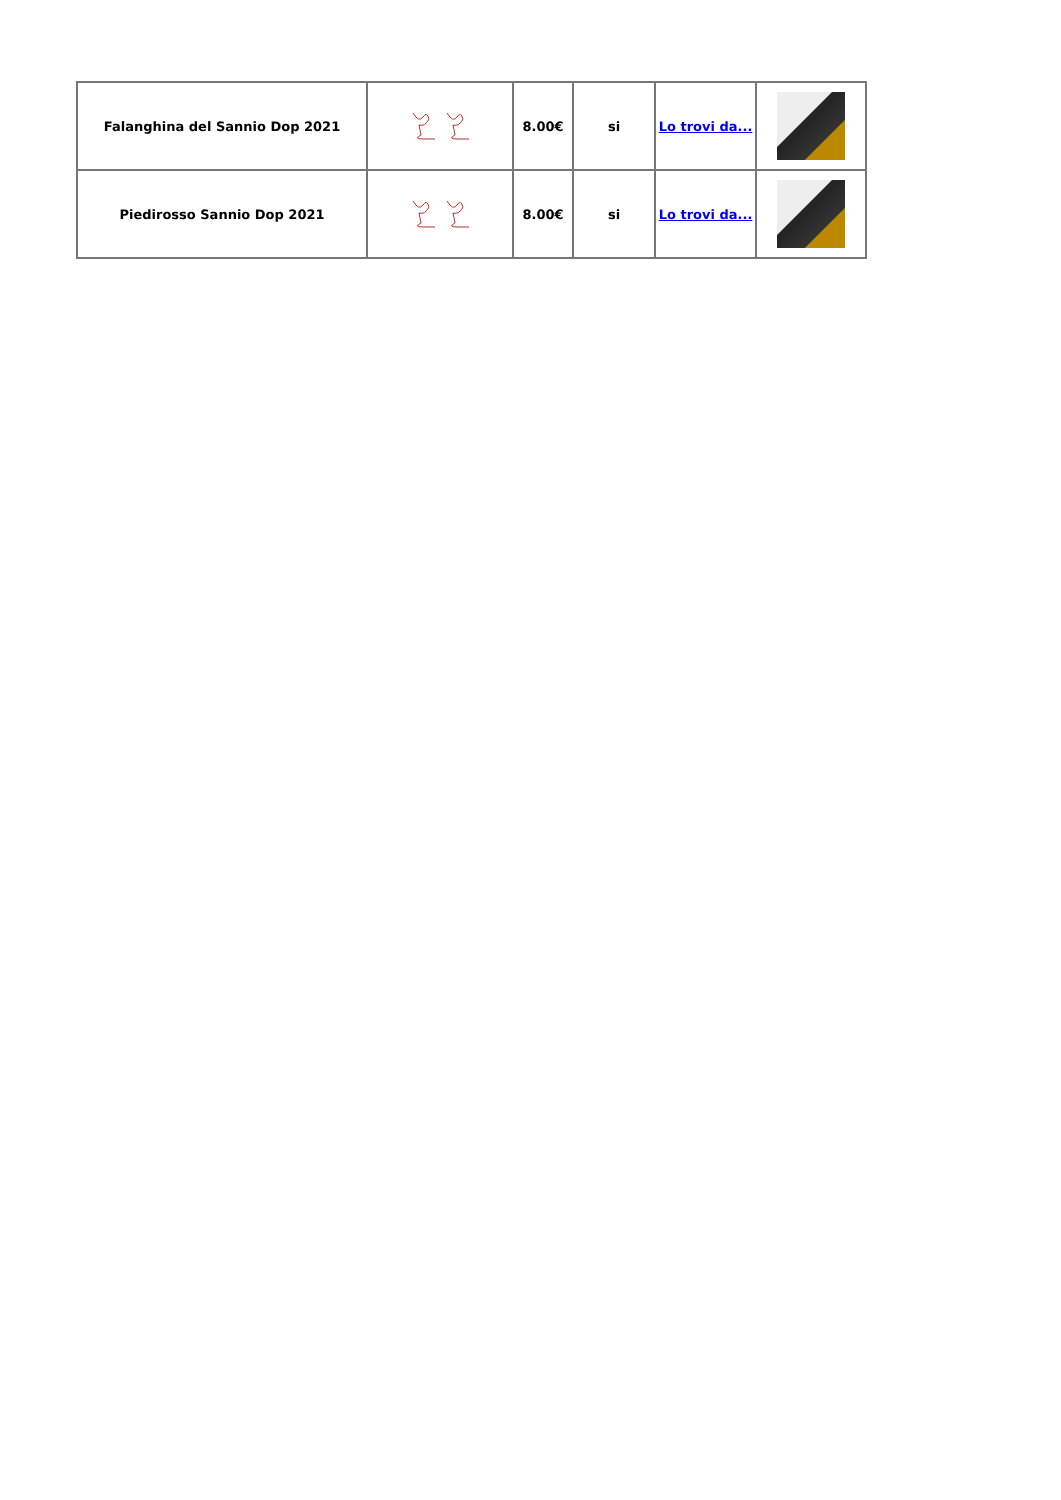| Falanghina del Sannio Dop 2021 | | 8.00€ | si | Lo trovi da... | |
| Piedirosso Sannio Dop 2021 | | 8.00€ | si | Lo trovi da... | |